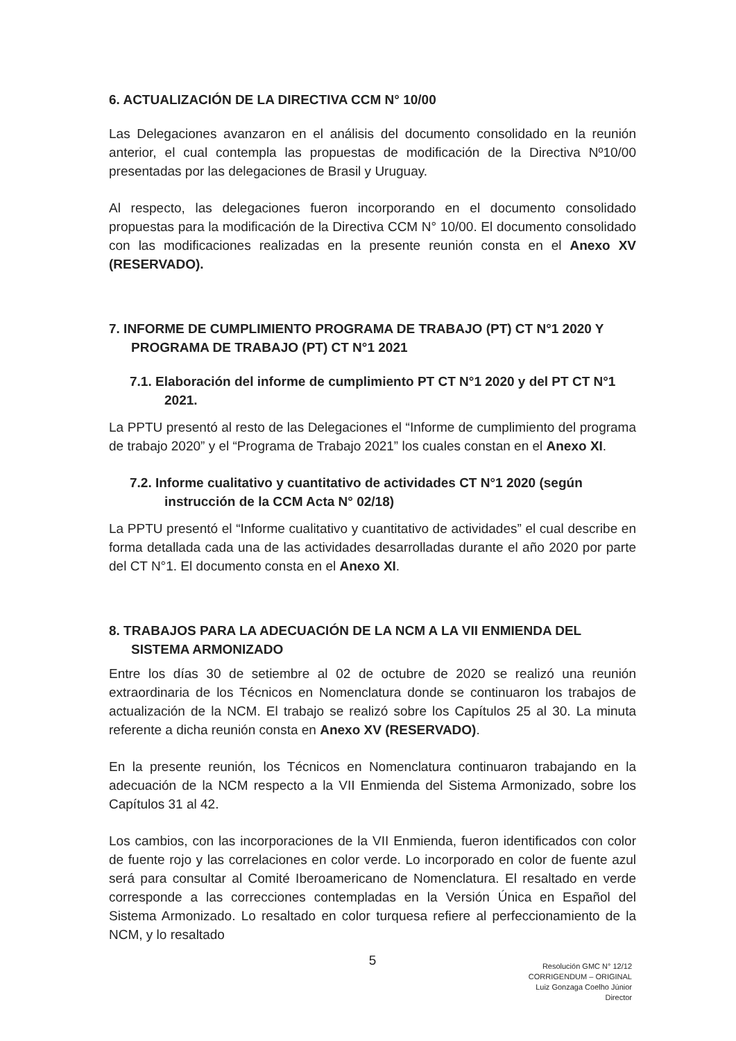6. ACTUALIZACIÓN DE LA DIRECTIVA CCM N° 10/00
Las Delegaciones avanzaron en el análisis del documento consolidado en la reunión anterior, el cual contempla las propuestas de modificación de la Directiva Nº10/00 presentadas por las delegaciones de Brasil y Uruguay.
Al respecto, las delegaciones fueron incorporando en el documento consolidado propuestas para la modificación de la Directiva CCM N° 10/00. El documento consolidado con las modificaciones realizadas en la presente reunión consta en el Anexo XV (RESERVADO).
7. INFORME DE CUMPLIMIENTO PROGRAMA DE TRABAJO (PT) CT N°1 2020 Y PROGRAMA DE TRABAJO (PT) CT N°1 2021
7.1. Elaboración del informe de cumplimiento PT CT N°1 2020 y del PT CT N°1 2021.
La PPTU presentó al resto de las Delegaciones el “Informe de cumplimiento del programa de trabajo 2020” y el “Programa de Trabajo 2021” los cuales constan en el Anexo XI.
7.2. Informe cualitativo y cuantitativo de actividades CT N°1 2020 (según instrucción de la CCM Acta N° 02/18)
La PPTU presentó el “Informe cualitativo y cuantitativo de actividades” el cual describe en forma detallada cada una de las actividades desarrolladas durante el año 2020 por parte del CT N°1. El documento consta en el Anexo XI.
8. TRABAJOS PARA LA ADECUACIÓN DE LA NCM A LA VII ENMIENDA DEL SISTEMA ARMONIZADO
Entre los días 30 de setiembre al 02 de octubre de 2020 se realizó una reunión extraordinaria de los Técnicos en Nomenclatura donde se continuaron los trabajos de actualización de la NCM. El trabajo se realizó sobre los Capítulos 25 al 30. La minuta referente a dicha reunión consta en Anexo XV (RESERVADO).
En la presente reunión, los Técnicos en Nomenclatura continuaron trabajando en la adecuación de la NCM respecto a la VII Enmienda del Sistema Armonizado, sobre los Capítulos 31 al 42.
Los cambios, con las incorporaciones de la VII Enmienda, fueron identificados con color de fuente rojo y las correlaciones en color verde. Lo incorporado en color de fuente azul será para consultar al Comité Iberoamericano de Nomenclatura. El resaltado en verde corresponde a las correcciones contempladas en la Versión Única en Español del Sistema Armonizado. Lo resaltado en color turquesa refiere al perfeccionamiento de la NCM, y lo resaltado
5
Resolución GMC N° 12/12
CORRIGENDUM – ORIGINAL
Luiz Gonzaga Coelho Júnior
Director